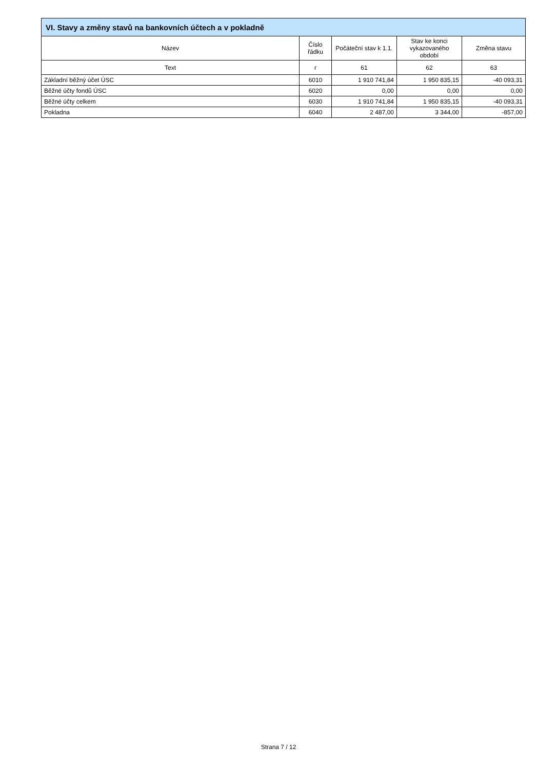| VI. Stavy a změny stavů na bankovních účtech a v pokladně | | | | |
| --- | --- | --- | --- | --- |
| Název | Číslo řádku | Počáteční stav k 1.1. | Stav ke konci vykazovaného období | Změna stavu |
| Text | r | 61 | 62 | 63 |
| Základní běžný účet ÚSC | 6010 | 1 910 741,84 | 1 950 835,15 | -40 093,31 |
| Běžné účty fondů ÚSC | 6020 | 0,00 | 0,00 | 0,00 |
| Běžné účty celkem | 6030 | 1 910 741,84 | 1 950 835,15 | -40 093,31 |
| Pokladna | 6040 | 2 487,00 | 3 344,00 | -857,00 |
Strana 7 / 12